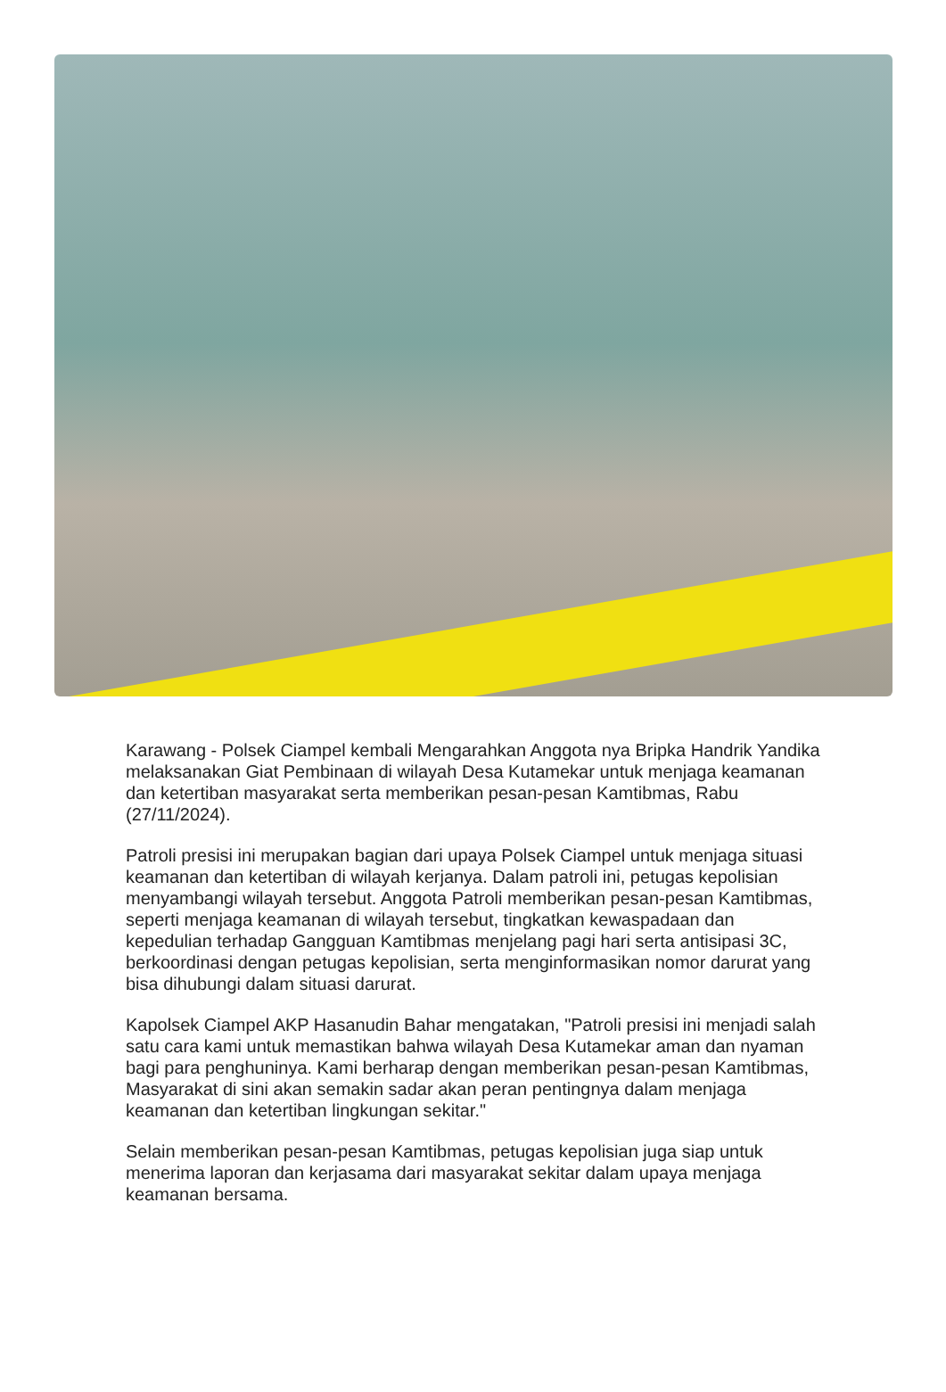Karawang - Polsek Ciampel kembali Mengarahkan Anggota nya Bripka Handrik Yandika melaksanakan Giat Pembinaan di wilayah Desa Kutamekar untuk menjaga keamanan dan ketertiban masyarakat serta memberikan pesan-pesan Kamtibmas, Rabu (27/11/2024).
Patroli presisi ini merupakan bagian dari upaya Polsek Ciampel untuk menjaga situasi keamanan dan ketertiban di wilayah kerjanya. Dalam patroli ini, petugas kepolisian menyambangi wilayah tersebut. Anggota Patroli memberikan pesan-pesan Kamtibmas, seperti menjaga keamanan di wilayah tersebut, tingkatkan kewaspadaan dan kepedulian terhadap Gangguan Kamtibmas menjelang pagi hari serta antisipasi 3C, berkoordinasi dengan petugas kepolisian, serta menginformasikan nomor darurat yang bisa dihubungi dalam situasi darurat.
Kapolsek Ciampel AKP Hasanudin Bahar mengatakan, "Patroli presisi ini menjadi salah satu cara kami untuk memastikan bahwa wilayah Desa Kutamekar aman dan nyaman bagi para penghuninya. Kami berharap dengan memberikan pesan-pesan Kamtibmas, Masyarakat di sini akan semakin sadar akan peran pentingnya dalam menjaga keamanan dan ketertiban lingkungan sekitar."
Selain memberikan pesan-pesan Kamtibmas, petugas kepolisian juga siap untuk menerima laporan dan kerjasama dari masyarakat sekitar dalam upaya menjaga keamanan bersama.